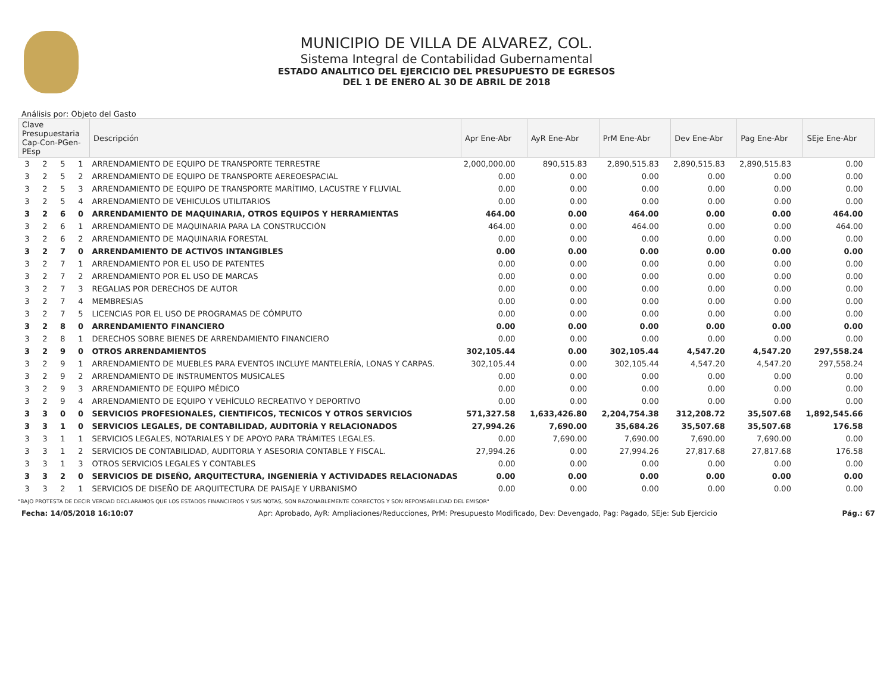MUNICIPIO DE VILLA DE ALVAREZ, COL.
Sistema Integral de Contabilidad Gubernamental
ESTADO ANALITICO DEL EJERCICIO DEL PRESUPUESTO DE EGRESOS
DEL 1 DE ENERO AL 30 DE ABRIL DE 2018
Análisis por: Objeto del Gasto
| Clave Presupuestaria Cap-Con-PGen-PEsp | | | | Descripción | Apr Ene-Abr | AyR Ene-Abr | PrM Ene-Abr | Dev Ene-Abr | Pag Ene-Abr | SEje Ene-Abr |
| --- | --- | --- | --- | --- | --- | --- | --- | --- | --- | --- |
| 3 | 2 | 5 | 1 | ARRENDAMIENTO DE EQUIPO DE TRANSPORTE TERRESTRE | 2,000,000.00 | 890,515.83 | 2,890,515.83 | 2,890,515.83 | 2,890,515.83 | 0.00 |
| 3 | 2 | 5 | 2 | ARRENDAMIENTO DE EQUIPO DE TRANSPORTE AEREOESPACIAL | 0.00 | 0.00 | 0.00 | 0.00 | 0.00 | 0.00 |
| 3 | 2 | 5 | 3 | ARRENDAMIENTO DE EQUIPO DE TRANSPORTE MARÍTIMO, LACUSTRE Y FLUVIAL | 0.00 | 0.00 | 0.00 | 0.00 | 0.00 | 0.00 |
| 3 | 2 | 5 | 4 | ARRENDAMIENTO DE VEHICULOS UTILITARIOS | 0.00 | 0.00 | 0.00 | 0.00 | 0.00 | 0.00 |
| 3 | 2 | 6 | 0 | ARRENDAMIENTO DE MAQUINARIA, OTROS EQUIPOS Y HERRAMIENTAS | 464.00 | 0.00 | 464.00 | 0.00 | 0.00 | 464.00 |
| 3 | 2 | 6 | 1 | ARRENDAMIENTO DE MAQUINARIA PARA LA CONSTRUCCIÓN | 464.00 | 0.00 | 464.00 | 0.00 | 0.00 | 464.00 |
| 3 | 2 | 6 | 2 | ARRENDAMIENTO DE MAQUINARIA FORESTAL | 0.00 | 0.00 | 0.00 | 0.00 | 0.00 | 0.00 |
| 3 | 2 | 7 | 0 | ARRENDAMIENTO DE ACTIVOS INTANGIBLES | 0.00 | 0.00 | 0.00 | 0.00 | 0.00 | 0.00 |
| 3 | 2 | 7 | 1 | ARRENDAMIENTO POR EL USO DE PATENTES | 0.00 | 0.00 | 0.00 | 0.00 | 0.00 | 0.00 |
| 3 | 2 | 7 | 2 | ARRENDAMIENTO POR EL USO DE MARCAS | 0.00 | 0.00 | 0.00 | 0.00 | 0.00 | 0.00 |
| 3 | 2 | 7 | 3 | REGALIAS POR DERECHOS DE AUTOR | 0.00 | 0.00 | 0.00 | 0.00 | 0.00 | 0.00 |
| 3 | 2 | 7 | 4 | MEMBRESIAS | 0.00 | 0.00 | 0.00 | 0.00 | 0.00 | 0.00 |
| 3 | 2 | 7 | 5 | LICENCIAS POR EL USO DE PROGRAMAS DE CÓMPUTO | 0.00 | 0.00 | 0.00 | 0.00 | 0.00 | 0.00 |
| 3 | 2 | 8 | 0 | ARRENDAMIENTO FINANCIERO | 0.00 | 0.00 | 0.00 | 0.00 | 0.00 | 0.00 |
| 3 | 2 | 8 | 1 | DERECHOS SOBRE BIENES DE ARRENDAMIENTO FINANCIERO | 0.00 | 0.00 | 0.00 | 0.00 | 0.00 | 0.00 |
| 3 | 2 | 9 | 0 | OTROS ARRENDAMIENTOS | 302,105.44 | 0.00 | 302,105.44 | 4,547.20 | 4,547.20 | 297,558.24 |
| 3 | 2 | 9 | 1 | ARRENDAMIENTO DE MUEBLES PARA EVENTOS INCLUYE MANTELERÍA, LONAS Y CARPAS. | 302,105.44 | 0.00 | 302,105.44 | 4,547.20 | 4,547.20 | 297,558.24 |
| 3 | 2 | 9 | 2 | ARRENDAMIENTO DE INSTRUMENTOS MUSICALES | 0.00 | 0.00 | 0.00 | 0.00 | 0.00 | 0.00 |
| 3 | 2 | 9 | 3 | ARRENDAMIENTO DE EQUIPO MÉDICO | 0.00 | 0.00 | 0.00 | 0.00 | 0.00 | 0.00 |
| 3 | 2 | 9 | 4 | ARRENDAMIENTO DE EQUIPO Y VEHÍCULO RECREATIVO Y DEPORTIVO | 0.00 | 0.00 | 0.00 | 0.00 | 0.00 | 0.00 |
| 3 | 3 | 0 | 0 | SERVICIOS PROFESIONALES, CIENTIFICOS, TECNICOS Y OTROS SERVICIOS | 571,327.58 | 1,633,426.80 | 2,204,754.38 | 312,208.72 | 35,507.68 | 1,892,545.66 |
| 3 | 3 | 1 | 0 | SERVICIOS LEGALES, DE CONTABILIDAD, AUDITORÍA Y RELACIONADOS | 27,994.26 | 7,690.00 | 35,684.26 | 35,507.68 | 35,507.68 | 176.58 |
| 3 | 3 | 1 | 1 | SERVICIOS LEGALES, NOTARIALES Y DE APOYO PARA TRÁMITES LEGALES. | 0.00 | 7,690.00 | 7,690.00 | 7,690.00 | 7,690.00 | 0.00 |
| 3 | 3 | 1 | 2 | SERVICIOS DE CONTABILIDAD, AUDITORIA Y ASESORIA CONTABLE Y FISCAL. | 27,994.26 | 0.00 | 27,994.26 | 27,817.68 | 27,817.68 | 176.58 |
| 3 | 3 | 1 | 3 | OTROS SERVICIOS LEGALES Y CONTABLES | 0.00 | 0.00 | 0.00 | 0.00 | 0.00 | 0.00 |
| 3 | 3 | 2 | 0 | SERVICIOS DE DISEÑO, ARQUITECTURA, INGENIERÍA Y ACTIVIDADES RELACIONADAS | 0.00 | 0.00 | 0.00 | 0.00 | 0.00 | 0.00 |
| 3 | 3 | 2 | 1 | SERVICIOS DE DISEÑO DE ARQUITECTURA DE PAISAJE Y URBANISMO | 0.00 | 0.00 | 0.00 | 0.00 | 0.00 | 0.00 |
"BAJO PROTESTA DE DECIR VERDAD DECLARAMOS QUE LOS ESTADOS FINANCIEROS Y SUS NOTAS, SON RAZONABLEMENTE CORRECTOS Y SON REPONSABILIDAD DEL EMISOR"
Fecha: 14/05/2018 16:10:07 Apr: Aprobado, AyR: Ampliaciones/Reducciones, PrM: Presupuesto Modificado, Dev: Devengado, Pag: Pagado, SEje: Sub Ejercicio Pág.: 67